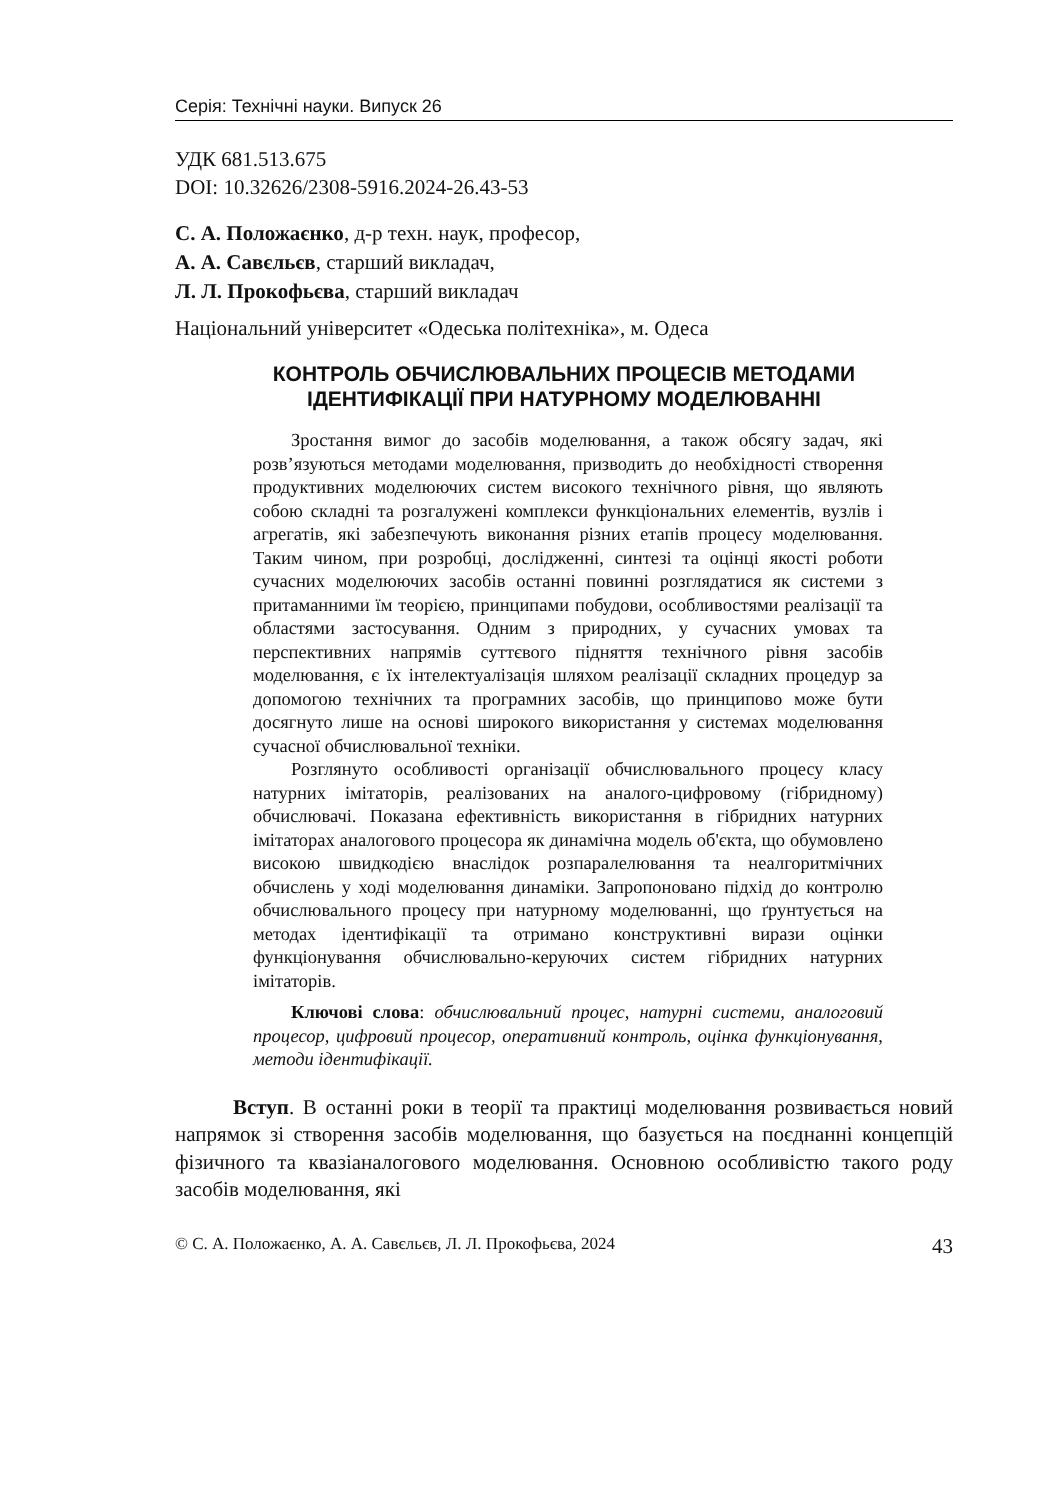Серія: Технічні науки. Випуск 26
УДК 681.513.675
DOI: 10.32626/2308-5916.2024-26.43-53
С. А. Положаєнко, д-р техн. наук, професор,
А. А. Савєльєв, старший викладач,
Л. Л. Прокофьєва, старший викладач
Національний університет «Одеська політехніка», м. Одеса
КОНТРОЛЬ ОБЧИСЛЮВАЛЬНИХ ПРОЦЕСІВ МЕТОДАМИ
ІДЕНТИФІКАЦІЇ ПРИ НАТУРНОМУ МОДЕЛЮВАННІ
Зростання вимог до засобів моделювання, а також обсягу задач, які розв’язуються методами моделювання, призводить до необхідності створення продуктивних моделюючих систем високого технічного рівня, що являють собою складні та розгалужені комплекси функціональних елементів, вузлів і агрегатів, які забезпечують виконання різних етапів процесу моделювання. Таким чином, при розробці, дослідженні, синтезі та оцінці якості роботи сучасних моделюючих засобів останні повинні розглядатися як системи з притаманними їм теорією, принципами побудови, особливостями реалізації та областями застосування. Одним з природних, у сучасних умовах та перспективних напрямів суттєвого підняття технічного рівня засобів моделювання, є їх інтелектуалізація шляхом реалізації складних процедур за допомогою технічних та програмних засобів, що принципово може бути досягнуто лише на основі широкого використання у системах моделювання сучасної обчислювальної техніки.
Розглянуто особливості організації обчислювального процесу класу натурних імітаторів, реалізованих на аналого-цифровому (гібридному) обчислювачі. Показана ефективність використання в гібридних натурних імітаторах аналогового процесора як динамічна модель об'єкта, що обумовлено високою швидкодією внаслідок розпаралелювання та неалгоритмічних обчислень у ході моделювання динаміки. Запропоновано підхід до контролю обчислювального процесу при натурному моделюванні, що ґрунтується на методах ідентифікації та отримано конструктивні вирази оцінки функціонування обчислювально-керуючих систем гібридних натурних імітаторів.
Ключові слова: обчислювальний процес, натурні системи, аналоговий процесор, цифровий процесор, оперативний контроль, оцінка функціонування, методи ідентифікації.
Вступ. В останні роки в теорії та практиці моделювання розвивається новий напрямок зі створення засобів моделювання, що базується на поєднанні концепцій фізичного та квазіаналогового моделювання. Основною особливістю такого роду засобів моделювання, які
© С. А. Положаєнко, А. А. Савєльєв, Л. Л. Прокофьєва, 2024 43